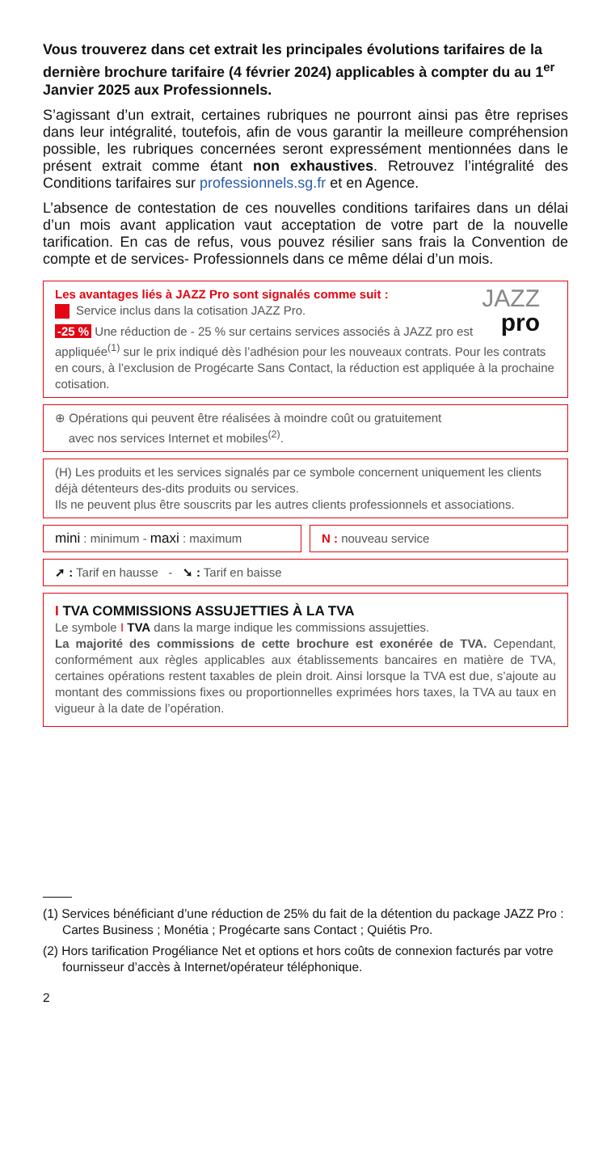Vous trouverez dans cet extrait les principales évolutions tarifaires de la dernière brochure tarifaire (4 février 2024) applicables à compter du au 1<sup>er</sup> Janvier 2025 aux Professionnels.
S’agissant d’un extrait, certaines rubriques ne pourront ainsi pas être reprises dans leur intégralité, toutefois, afin de vous garantir la meilleure compréhension possible, les rubriques concernées seront expressément mentionnées dans le présent extrait comme étant non exhaustives. Retrouvez l’intégralité des Conditions tarifaires sur professionnels.sg.fr et en Agence.
L’absence de contestation de ces nouvelles conditions tarifaires dans un délai d’un mois avant application vaut acceptation de votre part de la nouvelle tarification. En cas de refus, vous pouvez résilier sans frais la Convention de compte et de services- Professionnels dans ce même délai d’un mois.
JAZZ
pro
Les avantages liés à JAZZ Pro sont signalés comme suit :
Service inclus dans la cotisation JAZZ Pro.
-25 % Une réduction de - 25 % sur certains services associés à JAZZ pro est appliquée<sup>(1)</sup> sur le prix indiqué dès l’adhésion pour les nouveaux contrats. Pour les contrats en cours, à l’exclusion de Progécarte Sans Contact, la réduction est appliquée à la prochaine cotisation.
⊕ Opérations qui peuvent être réalisées à moindre coût ou gratuitement
avec nos services Internet et mobiles<sup>(2)</sup>.
(H) Les produits et les services signalés par ce symbole concernent uniquement les clients déjà détenteurs des-dits produits ou services.
Ils ne peuvent plus être souscrits par les autres clients professionnels et associations.
mini : minimum - maxi : maximum
N : nouveau service
➚ : Tarif en hausse - ➘ : Tarif en baisse
I TVA COMMISSIONS ASSUJETTIES À LA TVA
Le symbole I TVA dans la marge indique les commissions assujetties.
La majorité des commissions de cette brochure est exonérée de TVA. Cependant, conformément aux règles applicables aux établissements bancaires en matière de TVA, certaines opérations restent taxables de plein droit. Ainsi lorsque la TVA est due, s’ajoute au montant des commissions fixes ou proportionnelles exprimées hors taxes, la TVA au taux en vigueur à la date de l’opération.
(1) Services bénéficiant d’une réduction de 25% du fait de la détention du package JAZZ Pro : Cartes Business ; Monétia ; Progécarte sans Contact ; Quiétis Pro.
(2) Hors tarification Progéliance Net et options et hors coûts de connexion facturés par votre fournisseur d’accès à Internet/opérateur téléphonique.
2